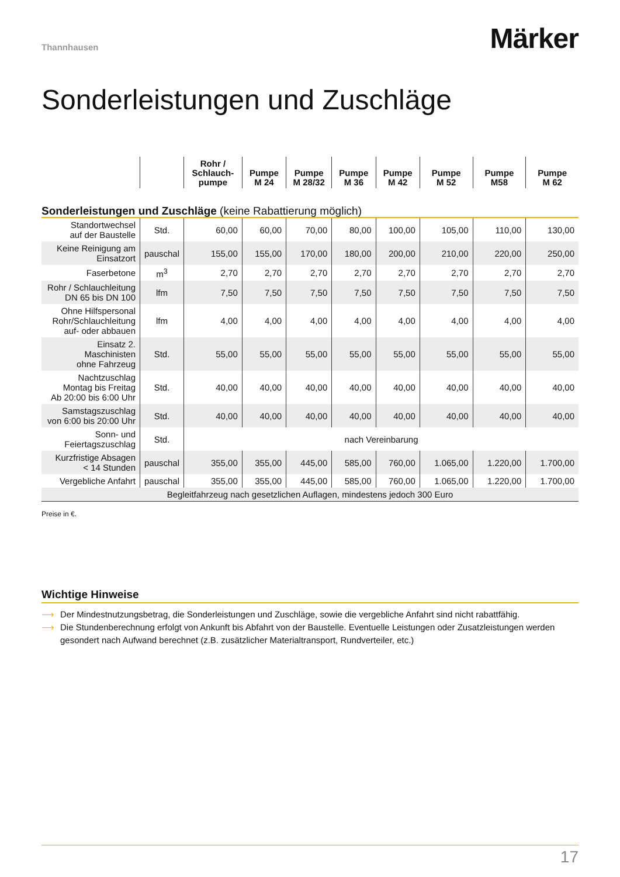Thannhausen
Märker
Sonderleistungen und Zuschläge
| | | Rohr / Schlauch- pumpe | Pumpe M 24 | Pumpe M 28/32 | Pumpe M 36 | Pumpe M 42 | Pumpe M 52 | Pumpe M58 | Pumpe M 62 |
| --- | --- | --- | --- | --- | --- | --- | --- | --- | --- |
| Sonderleistungen und Zuschläge (keine Rabattierung möglich) | | | | | | | | | |
| Standortwechsel auf der Baustelle | Std. | 60,00 | 60,00 | 70,00 | 80,00 | 100,00 | 105,00 | 110,00 | 130,00 |
| Keine Reinigung am Einsatzort | pauschal | 155,00 | 155,00 | 170,00 | 180,00 | 200,00 | 210,00 | 220,00 | 250,00 |
| Faserbetone | m<sup>3</sup> | 2,70 | 2,70 | 2,70 | 2,70 | 2,70 | 2,70 | 2,70 | 2,70 |
| Rohr / Schlauchleitung DN 65 bis DN 100 | lfm | 7,50 | 7,50 | 7,50 | 7,50 | 7,50 | 7,50 | 7,50 | 7,50 |
| Ohne Hilfspersonal Rohr/Schlauchleitung auf- oder abbauen | lfm | 4,00 | 4,00 | 4,00 | 4,00 | 4,00 | 4,00 | 4,00 | 4,00 |
| Einsatz 2. Maschinisten ohne Fahrzeug | Std. | 55,00 | 55,00 | 55,00 | 55,00 | 55,00 | 55,00 | 55,00 | 55,00 |
| Nachtzuschlag Montag bis Freitag Ab 20:00 bis 6:00 Uhr | Std. | 40,00 | 40,00 | 40,00 | 40,00 | 40,00 | 40,00 | 40,00 | 40,00 |
| Samstagszuschlag von 6:00 bis 20:00 Uhr | Std. | 40,00 | 40,00 | 40,00 | 40,00 | 40,00 | 40,00 | 40,00 | 40,00 |
| Sonn- und Feiertagszuschlag | Std. | nach Vereinbarung | | | | | | | |
| Kurzfristige Absagen < 14 Stunden | pauschal | 355,00 | 355,00 | 445,00 | 585,00 | 760,00 | 1.065,00 | 1.220,00 | 1.700,00 |
| Vergebliche Anfahrt | pauschal | 355,00 | 355,00 | 445,00 | 585,00 | 760,00 | 1.065,00 | 1.220,00 | 1.700,00 |
| Begleitfahrzeug nach gesetzlichen Auflagen, mindestens jedoch 300 Euro | | | | | | | | | |
Preise in €.
Wichtige Hinweise
⟶ Der Mindestnutzungsbetrag, die Sonderleistungen und Zuschläge, sowie die vergebliche Anfahrt sind nicht rabattfähig.
⟶ Die Stundenberechnung erfolgt von Ankunft bis Abfahrt von der Baustelle. Eventuelle Leistungen oder Zusatzleistungen werden gesondert nach Aufwand berechnet (z.B. zusätzlicher Materialtransport, Rundverteiler, etc.)
17